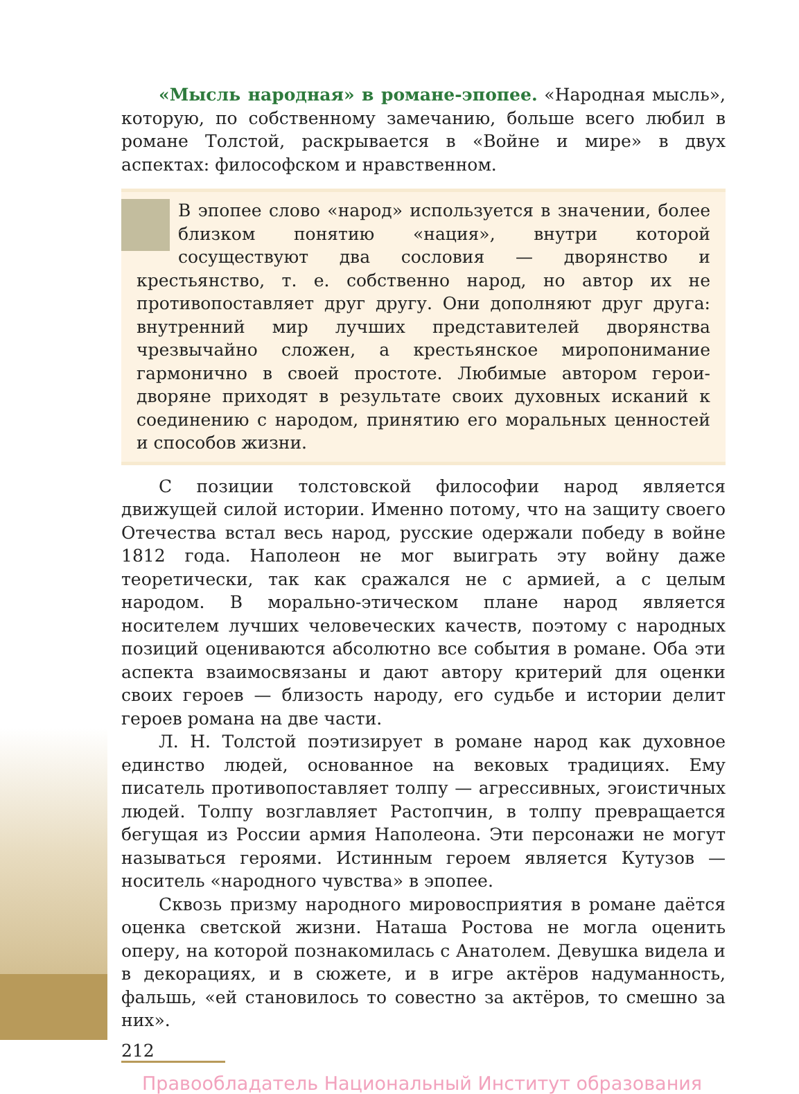«Мысль народная» в романе-эпопее. «Народная мысль», которую, по собственному замечанию, больше всего любил в романе Толстой, раскрывается в «Войне и мире» в двух аспектах: философском и нравственном.
В эпопее слово «народ» используется в значении, более близком понятию «нация», внутри которой сосуществуют два сословия — дворянство и крестьянство, т. е. собственно народ, но автор их не противопоставляет друг другу. Они дополняют друг друга: внутренний мир лучших представителей дворянства чрезвычайно сложен, а крестьянское миропонимание гармонично в своей простоте. Любимые автором герои-дворяне приходят в результате своих духовных исканий к соединению с народом, принятию его моральных ценностей и способов жизни.
С позиции толстовской философии народ является движущей силой истории. Именно потому, что на защиту своего Отечества встал весь народ, русские одержали победу в войне 1812 года. Наполеон не мог выиграть эту войну даже теоретически, так как сражался не с армией, а с целым народом. В морально-этическом плане народ является носителем лучших человеческих качеств, поэтому с народных позиций оцениваются абсолютно все события в романе. Оба эти аспекта взаимосвязаны и дают автору критерий для оценки своих героев — близость народу, его судьбе и истории делит героев романа на две части.
Л. Н. Толстой поэтизирует в романе народ как духовное единство людей, основанное на вековых традициях. Ему писатель противопоставляет толпу — агрессивных, эгоистичных людей. Толпу возглавляет Растопчин, в толпу превращается бегущая из России армия Наполеона. Эти персонажи не могут называться героями. Истинным героем является Кутузов — носитель «народного чувства» в эпопее.
Сквозь призму народного мировосприятия в романе даётся оценка светской жизни. Наташа Ростова не могла оценить оперу, на которой познакомилась с Анатолем. Девушка видела и в декорациях, и в сюжете, и в игре актёров надуманность, фальшь, «ей становилось то совестно за актёров, то смешно за них».
212
Правообладатель Национальный Институт образования